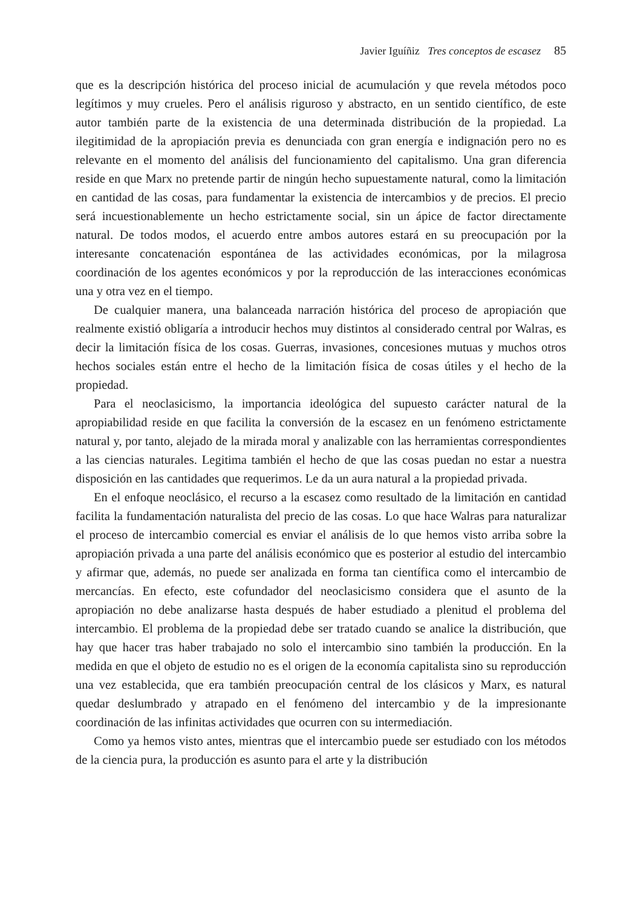Javier Iguíñiz Tres conceptos de escasez 85
que es la descripción histórica del proceso inicial de acumulación y que revela métodos poco legítimos y muy crueles. Pero el análisis riguroso y abstracto, en un sentido científico, de este autor también parte de la existencia de una determinada distribución de la propiedad. La ilegitimidad de la apropiación previa es denunciada con gran energía e indignación pero no es relevante en el momento del análisis del funcionamiento del capitalismo. Una gran diferencia reside en que Marx no pretende partir de ningún hecho supuestamente natural, como la limitación en cantidad de las cosas, para fundamentar la existencia de intercambios y de precios. El precio será incuestionablemente un hecho estrictamente social, sin un ápice de factor directamente natural. De todos modos, el acuerdo entre ambos autores estará en su preocupación por la interesante concatenación espontánea de las actividades económicas, por la milagrosa coordinación de los agentes económicos y por la reproducción de las interacciones económicas una y otra vez en el tiempo.
De cualquier manera, una balanceada narración histórica del proceso de apropiación que realmente existió obligaría a introducir hechos muy distintos al considerado central por Walras, es decir la limitación física de los cosas. Guerras, invasiones, concesiones mutuas y muchos otros hechos sociales están entre el hecho de la limitación física de cosas útiles y el hecho de la propiedad.
Para el neoclasicismo, la importancia ideológica del supuesto carácter natural de la apropiabilidad reside en que facilita la conversión de la escasez en un fenómeno estrictamente natural y, por tanto, alejado de la mirada moral y analizable con las herramientas correspondientes a las ciencias naturales. Legitima también el hecho de que las cosas puedan no estar a nuestra disposición en las cantidades que requerimos. Le da un aura natural a la propiedad privada.
En el enfoque neoclásico, el recurso a la escasez como resultado de la limitación en cantidad facilita la fundamentación naturalista del precio de las cosas. Lo que hace Walras para naturalizar el proceso de intercambio comercial es enviar el análisis de lo que hemos visto arriba sobre la apropiación privada a una parte del análisis económico que es posterior al estudio del intercambio y afirmar que, además, no puede ser analizada en forma tan científica como el intercambio de mercancías. En efecto, este cofundador del neoclasicismo considera que el asunto de la apropiación no debe analizarse hasta después de haber estudiado a plenitud el problema del intercambio. El problema de la propiedad debe ser tratado cuando se analice la distribución, que hay que hacer tras haber trabajado no solo el intercambio sino también la producción. En la medida en que el objeto de estudio no es el origen de la economía capitalista sino su reproducción una vez establecida, que era también preocupación central de los clásicos y Marx, es natural quedar deslumbrado y atrapado en el fenómeno del intercambio y de la impresionante coordinación de las infinitas actividades que ocurren con su intermediación.
Como ya hemos visto antes, mientras que el intercambio puede ser estudiado con los métodos de la ciencia pura, la producción es asunto para el arte y la distribución